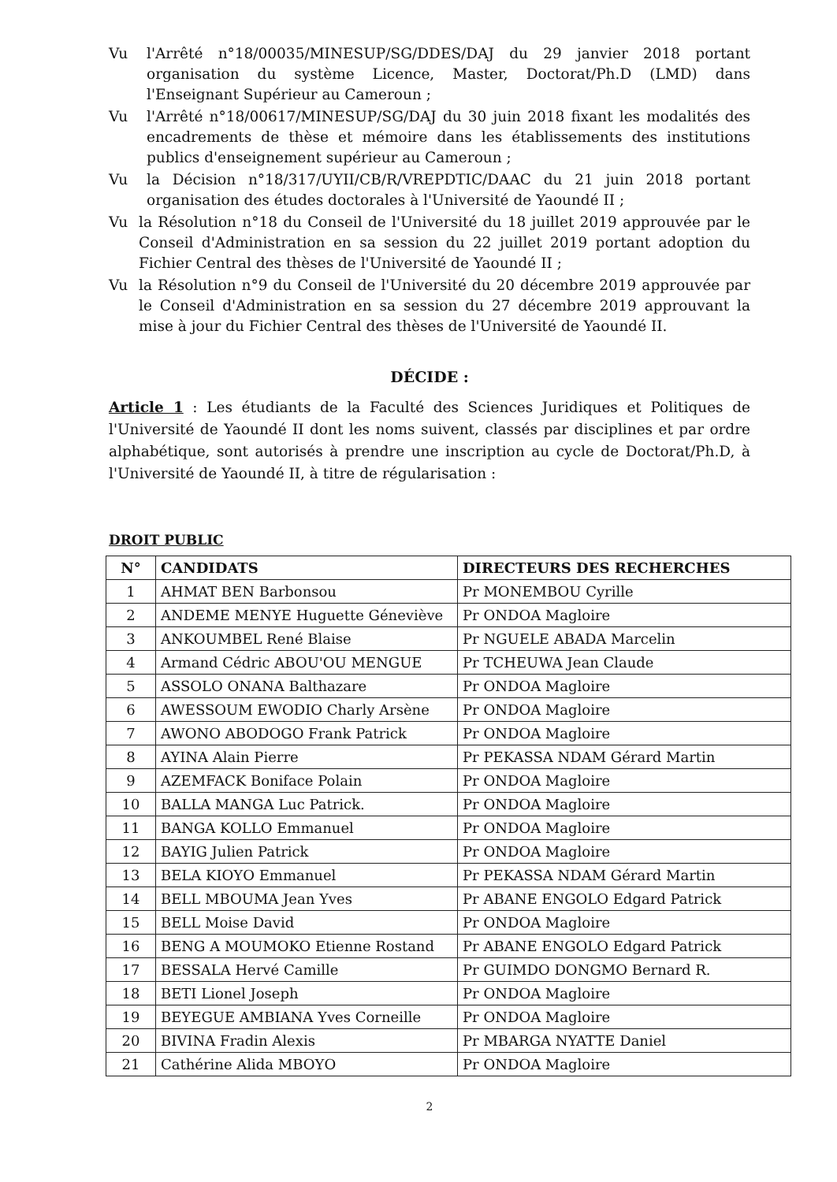Vu l'Arrêté n°18/00035/MINESUP/SG/DDES/DAJ du 29 janvier 2018 portant organisation du système Licence, Master, Doctorat/Ph.D (LMD) dans l'Enseignant Supérieur au Cameroun ;
Vu l'Arrêté n°18/00617/MINESUP/SG/DAJ du 30 juin 2018 fixant les modalités des encadrements de thèse et mémoire dans les établissements des institutions publics d'enseignement supérieur au Cameroun ;
Vu la Décision n°18/317/UYII/CB/R/VREPDTIC/DAAC du 21 juin 2018 portant organisation des études doctorales à l'Université de Yaoundé II ;
Vu la Résolution n°18 du Conseil de l'Université du 18 juillet 2019 approuvée par le Conseil d'Administration en sa session du 22 juillet 2019 portant adoption du Fichier Central des thèses de l'Université de Yaoundé II ;
Vu la Résolution n°9 du Conseil de l'Université du 20 décembre 2019 approuvée par le Conseil d'Administration en sa session du 27 décembre 2019 approuvant la mise à jour du Fichier Central des thèses de l'Université de Yaoundé II.
DÉCIDE :
Article 1 : Les étudiants de la Faculté des Sciences Juridiques et Politiques de l'Université de Yaoundé II dont les noms suivent, classés par disciplines et par ordre alphabétique, sont autorisés à prendre une inscription au cycle de Doctorat/Ph.D, à l'Université de Yaoundé II, à titre de régularisation :
DROIT PUBLIC
| N° | CANDIDATS | DIRECTEURS DES RECHERCHES |
| --- | --- | --- |
| 1 | AHMAT BEN Barbonsou | Pr MONEMBOU Cyrille |
| 2 | ANDEME MENYE Huguette Géneviève | Pr ONDOA Magloire |
| 3 | ANKOUMBEL René Blaise | Pr NGUELE ABADA Marcelin |
| 4 | Armand Cédric ABOU'OU MENGUE | Pr TCHEUWA Jean Claude |
| 5 | ASSOLO ONANA Balthazare | Pr ONDOA Magloire |
| 6 | AWESSOUM EWODIO Charly Arsène | Pr ONDOA Magloire |
| 7 | AWONO ABODOGO Frank Patrick | Pr ONDOA Magloire |
| 8 | AYINA Alain Pierre | Pr PEKASSA NDAM Gérard Martin |
| 9 | AZEMFACK Boniface Polain | Pr ONDOA Magloire |
| 10 | BALLA MANGA Luc Patrick. | Pr ONDOA Magloire |
| 11 | BANGA KOLLO Emmanuel | Pr ONDOA Magloire |
| 12 | BAYIG Julien Patrick | Pr ONDOA Magloire |
| 13 | BELA KIOYO Emmanuel | Pr PEKASSA NDAM Gérard Martin |
| 14 | BELL MBOUMA Jean Yves | Pr ABANE ENGOLO Edgard Patrick |
| 15 | BELL Moise David | Pr ONDOA Magloire |
| 16 | BENG A MOUMOKO Etienne Rostand | Pr ABANE ENGOLO Edgard Patrick |
| 17 | BESSALA Hervé Camille | Pr GUIMDO DONGMO Bernard R. |
| 18 | BETI Lionel Joseph | Pr ONDOA Magloire |
| 19 | BEYEGUE AMBIANA Yves Corneille | Pr ONDOA Magloire |
| 20 | BIVINA Fradin Alexis | Pr MBARGA NYATTE Daniel |
| 21 | Cathérine Alida MBOYO | Pr ONDOA Magloire |
2